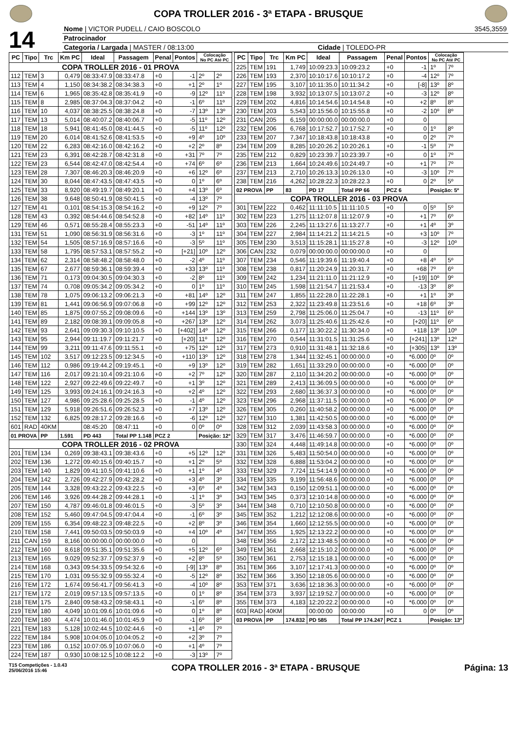COPA TROLLER 2016 - 3ª ETAPA - BRUSQUE
14
Nome | VICTOR PUDELL / CAIO BOSCOLO 3545,3559
Patrocinador
Categoria / Largada | MASTER / 08:13:00 Cidade | TOLEDO-PR
| PC | Tipo | Trc | Km PC | Ideal | Passagem | Penal | Pontos | Colocação No PC Até PC | |
| --- | --- | --- | --- | --- | --- | --- | --- | --- | --- |
| COPA TROLLER 2016 - 01 PROVA | | | | | | | | | |
| 112 | TEM | 3 | 0,479 | 08:33:47.9 | 08:33:47.8 | +0 | -1 | 2º | 2º |
| 113 | TEM | 4 | 1,150 | 08:34:38.2 | 08:34:38.3 | +0 | +1 | 2º | 1º |
| 114 | TEM | 6 | 1,965 | 08:35:42.8 | 08:35:41.9 | +0 | -9 | 12º | 11º |
| 115 | TEM | 8 | 2,985 | 08:37:04.3 | 08:37:04.2 | +0 | -1 | 6º | 11º |
| 116 | TEM | 10 | 4,037 | 08:38:25.5 | 08:38:24.8 | +0 | -7 | 13º | 13º |
| 117 | TEM | 13 | 5,014 | 08:40:07.2 | 08:40:06.7 | +0 | -5 | 11º | 12º |
| 118 | TEM | 18 | 5,941 | 08:41:45.0 | 08:41:44.5 | +0 | -5 | 11º | 12º |
| 119 | TEM | 20 | 6,014 | 08:41:52.6 | 08:41:53.5 | +0 | +9 | 4º | 10º |
| 120 | TEM | 22 | 6,283 | 08:42:16.0 | 08:42:16.2 | +0 | +2 | 2º | 8º |
| 121 | TEM | 23 | 6,391 | 08:42:28.7 | 08:42:31.8 | +0 | +31 | 7º | 7º |
| 122 | TEM | 23 | 6,544 | 08:42:47.0 | 08:42:54.4 | +0 | +74 | 6º | 6º |
| 123 | TEM | 28 | 7,307 | 08:46:20.3 | 08:46:20.9 | +0 | +6 | 12º | 6º |
| 124 | TEM | 30 | 8,044 | 08:47:43.5 | 08:47:43.5 | +0 | 0 | 1º | 6º |
| 125 | TEM | 33 | 8,920 | 08:49:19.7 | 08:49:20.1 | +0 | +4 | 13º | 6º |
| 126 | TEM | 38 | 9,648 | 08:50:41.9 | 08:50:41.5 | +0 | -4 | 13º | 7º |
| 127 | TEM | 41 | 0,101 | 08:54:15.3 | 08:54:16.2 | +0 | +9 | 12º | 7º |
| 128 | TEM | 43 | 0,392 | 08:54:44.6 | 08:54:52.8 | +0 | +82 | 14º | 11º |
| 129 | TEM | 46 | 0,571 | 08:55:28.4 | 08:55:23.3 | +0 | -51 | 14º | 11º |
| 131 | TEM | 51 | 1,090 | 08:56:31.9 | 08:56:31.6 | +0 | -3 | 1º | 11º |
| 132 | TEM | 54 | 1,505 | 08:57:16.9 | 08:57:16.6 | +0 | -3 | 5º | 11º |
| 133 | TEM | 58 | 1,795 | 08:57:53.1 | 08:57:55.2 | +0 | [+21] | 10º | 12º |
| 134 | TEM | 62 | 2,314 | 08:58:48.2 | 08:58:48.0 | +0 | -2 | 4º | 11º |
| 135 | TEM | 67 | 2,677 | 08:59:36.1 | 08:59:39.4 | +0 | +33 | 13º | 11º |
| 136 | TEM | 71 | 0,173 | 09:04:30.5 | 09:04:30.3 | +0 | -2 | 8º | 11º |
| 137 | TEM | 74 | 0,708 | 09:05:34.2 | 09:05:34.2 | +0 | 0 | 1º | 11º |
| 138 | TEM | 78 | 1,075 | 09:06:13.2 | 09:06:21.3 | +0 | +81 | 14º | 12º |
| 139 | TEM | 81 | 1,441 | 09:06:56.9 | 09:07:06.8 | +0 | +99 | 12º | 12º |
| 140 | TEM | 85 | 1,875 | 09:07:55.2 | 09:08:09.6 | +0 | +144 | 13º | 13º |
| 141 | TEM | 89 | 2,182 | 09:08:39.1 | 09:09:05.8 | +0 | +267 | 13º | 12º |
| 142 | TEM | 93 | 2,641 | 09:09:30.3 | 09:10:10.5 | +0 | [+402] | 14º | 12º |
| 143 | TEM | 95 | 2,944 | 09:11:19.7 | 09:11:21.7 | +0 | [+20] | 11º | 12º |
| 144 | TEM | 99 | 3,211 | 09:11:47.6 | 09:11:55.1 | +0 | +75 | 12º | 12º |
| 145 | TEM | 102 | 3,517 | 09:12:23.5 | 09:12:34.5 | +0 | +110 | 13º | 12º |
| 146 | TEM | 112 | 0,986 | 09:19:44.2 | 09:19:45.1 | +0 | +9 | 13º | 12º |
| 147 | TEM | 116 | 2,017 | 09:21:10.4 | 09:21:10.6 | +0 | +2 | 7º | 12º |
| 148 | TEM | 122 | 2,927 | 09:22:49.6 | 09:22:49.7 | +0 | +1 | 3º | 12º |
| 149 | TEM | 125 | 3,993 | 09:24:16.1 | 09:24:16.3 | +0 | +2 | 4º | 12º |
| 150 | TEM | 127 | 4,986 | 09:25:28.6 | 09:25:28.5 | +0 | -1 | 4º | 12º |
| 151 | TEM | 129 | 5,918 | 09:26:51.6 | 09:26:52.3 | +0 | +7 | 13º | 12º |
| 152 | TEM | 132 | 6,825 | 09:28:17.2 | 09:28:16.6 | +0 | -6 | 12º | 12º |
| 601 | RAD | 40KM | | 08:45:20 | 08:47:11 | +0 | 0 | 0º | 0º |
| 01 PROVA | | PP | 1.591 | PD 443 | Total PP 1.148 | PCZ 2 | | Posição: 12º | |
| COPA TROLLER 2016 - 02 PROVA | | | | | | | | | |
| 201 | TEM | 134 | 0,269 | 09:38:43.1 | 09:38:43.6 | +0 | +5 | 12º | 12º |
| 202 | TEM | 136 | 1,272 | 09:40:15.6 | 09:40:15.7 | +0 | +1 | 2º | 5º |
| 203 | TEM | 140 | 1,829 | 09:41:10.5 | 09:41:10.6 | +0 | +1 | 1º | 4º |
| 204 | TEM | 142 | 2,726 | 09:42:27.9 | 09:42:28.2 | +0 | +3 | 4º | 3º |
| 205 | TEM | 144 | 3,328 | 09:43:22.2 | 09:43:22.5 | +0 | +3 | 6º | 4º |
| 206 | TEM | 146 | 3,926 | 09:44:28.2 | 09:44:28.1 | +0 | -1 | 1º | 3º |
| 207 | TEM | 150 | 4,787 | 09:46:01.8 | 09:46:01.5 | +0 | -3 | 5º | 3º |
| 208 | TEM | 152 | 5,460 | 09:47:04.5 | 09:47:04.4 | +0 | -1 | 6º | 3º |
| 209 | TEM | 155 | 6,354 | 09:48:22.3 | 09:48:22.5 | +0 | +2 | 8º | 3º |
| 210 | TEM | 158 | 7,441 | 09:50:03.5 | 09:50:03.9 | +0 | +4 | 10º | 4º |
| 211 | CAN | 159 | 8,166 | 00:00:00.0 | 00:00:00.0 | +0 | 0 | | |
| 212 | TEM | 160 | 8,618 | 09:51:35.1 | 09:51:35.6 | +0 | +5 | 12º | 6º |
| 213 | TEM | 165 | 9,029 | 09:52:37.7 | 09:52:37.9 | +0 | +2 | 8º | 5º |
| 214 | TEM | 168 | 0,343 | 09:54:33.5 | 09:54:32.6 | +0 | [-9] | 13º | 8º |
| 215 | TEM | 170 | 1,031 | 09:55:32.9 | 09:55:32.4 | +0 | -5 | 12º | 8º |
| 216 | TEM | 172 | 1,674 | 09:56:41.7 | 09:56:41.3 | +0 | -4 | 10º | 8º |
| 217 | TEM | 172 | 2,019 | 09:57:13.5 | 09:57:13.5 | +0 | 0 | 1º | 8º |
| 218 | TEM | 175 | 2,840 | 09:58:43.2 | 09:58:43.1 | +0 | -1 | 6º | 8º |
| 219 | TEM | 180 | 4,049 | 10:01:09.6 | 10:01:09.6 | +0 | 0 | 1º | 8º |
| 220 | TEM | 180 | 4,474 | 10:01:46.0 | 10:01:45.9 | +0 | -1 | 6º | 8º |
| 221 | TEM | 183 | 5,128 | 10:02:44.5 | 10:02:44.6 | +0 | +1 | 4º | 7º |
| 222 | TEM | 184 | 5,908 | 10:04:05.0 | 10:04:05.2 | +0 | +2 | 3º | 7º |
| 223 | TEM | 186 | 0,152 | 10:07:05.9 | 10:07:06.0 | +0 | +1 | 4º | 7º |
| 224 | TEM | 187 | 0,930 | 10:08:12.5 | 10:08:12.2 | +0 | -3 | 13º | 7º |
| PC | Tipo | Trc | Km PC | Ideal | Passagem | Penal | Pontos | Colocação No PC Até PC | |
| --- | --- | --- | --- | --- | --- | --- | --- | --- | --- |
| 225 | TEM | 191 | 1,749 | 10:09:23.3 | 10:09:23.2 | +0 | -1 | 1º | 7º |
| 226 | TEM | 193 | 2,370 | 10:10:17.6 | 10:10:17.2 | +0 | -4 | 12º | 7º |
| 227 | TEM | 195 | 3,107 | 10:11:35.0 | 10:11:34.2 | +0 | [-8] | 13º | 8º |
| 228 | TEM | 198 | 3,932 | 10:13:07.5 | 10:13:07.2 | +0 | -3 | 12º | 8º |
| 229 | TEM | 202 | 4,816 | 10:14:54.6 | 10:14:54.8 | +0 | +2 | 8º | 8º |
| 230 | TEM | 203 | 5,543 | 10:15:56.0 | 10:15:55.8 | +0 | -2 | 10º | 8º |
| 231 | CAN | 205 | 6,159 | 00:00:00.0 | 00:00:00.0 | +0 | 0 | | |
| 232 | TEM | 206 | 6,768 | 10:17:52.7 | 10:17:52.7 | +0 | 0 | 1º | 8º |
| 233 | TEM | 207 | 7,347 | 10:18:43.8 | 10:18:43.8 | +0 | 0 | 2º | 7º |
| 234 | TEM | 209 | 8,285 | 10:20:26.2 | 10:20:26.1 | +0 | -1 | 5º | 7º |
| 235 | TEM | 212 | 0,829 | 10:23:39.7 | 10:23:39.7 | +0 | 0 | 1º | 7º |
| 236 | TEM | 213 | 1,664 | 10:24:49.6 | 10:24:49.7 | +0 | +1 | 7º | 7º |
| 237 | TEM | 213 | 2,710 | 10:26:13.3 | 10:26:13.0 | +0 | -3 | 10º | 7º |
| 238 | TEM | 216 | 4,262 | 10:28:22.3 | 10:28:22.3 | +0 | 0 | 2º | 5º |
| 02 PROVA | | PP | 83 | PD 17 | Total PP 66 | PCZ 6 | | Posição: 5º | |
| COPA TROLLER 2016 - 03 PROVA | | | | | | | | | |
| 301 | TEM | 222 | 0,462 | 11:11:10.5 | 11:11:10.5 | +0 | 0 | 5º | 5º |
| 302 | TEM | 223 | 1,275 | 11:12:07.8 | 11:12:07.9 | +0 | +1 | 7º | 6º |
| 303 | TEM | 226 | 2,245 | 11:13:27.6 | 11:13:27.7 | +0 | +1 | 4º | 3º |
| 304 | TEM | 227 | 2,984 | 11:14:21.2 | 11:14:21.5 | +0 | +3 | 10º | 7º |
| 305 | TEM | 230 | 3,513 | 11:15:28.1 | 11:15:27.8 | +0 | -3 | 12º | 10º |
| 306 | CAN | 232 | 0,079 | 00:00:00.0 | 00:00:00.0 | +0 | 0 | | |
| 307 | TEM | 234 | 0,546 | 11:19:39.6 | 11:19:40.4 | +0 | +8 | 4º | 5º |
| 308 | TEM | 238 | 0,817 | 11:20:24.9 | 11:20:31.7 | +0 | +68 | 7º | 6º |
| 309 | TEM | 242 | 1,234 | 11:21:11.0 | 11:21:12.9 | +0 | [+19] | 10º | 9º |
| 310 | TEM | 245 | 1,598 | 11:21:54.7 | 11:21:53.4 | +0 | -13 | 3º | 8º |
| 311 | TEM | 247 | 1,855 | 11:22:28.0 | 11:22:28.1 | +0 | +1 | 1º | 3º |
| 312 | TEM | 253 | 2,322 | 11:23:49.8 | 11:23:51.6 | +0 | +18 | 6º | 3º |
| 313 | TEM | 259 | 2,798 | 11:25:06.0 | 11:25:04.7 | +0 | -13 | 11º | 6º |
| 314 | TEM | 262 | 3,073 | 11:25:40.6 | 11:25:42.6 | +0 | [+20] | 11º | 6º |
| 315 | TEM | 266 | 0,177 | 11:30:22.2 | 11:30:34.0 | +0 | +118 | 13º | 10º |
| 316 | TEM | 270 | 0,544 | 11:31:01.5 | 11:31:25.6 | +0 | [+241] | 13º | 12º |
| 317 | TEM | 273 | 0,910 | 11:31:48.1 | 11:32:18.6 | +0 | [+305] | 13º | 13º |
| 318 | TEM | 278 | 1,344 | 11:32:45.1 | 00:00:00.0 | +0 | *6.000 | 0º | 0º |
| 319 | TEM | 282 | 1,651 | 11:33:29.0 | 00:00:00.0 | +0 | *6.000 | 0º | 0º |
| 320 | TEM | 287 | 2,110 | 11:34:20.2 | 00:00:00.0 | +0 | *6.000 | 0º | 0º |
| 321 | TEM | 289 | 2,413 | 11:36:09.5 | 00:00:00.0 | +0 | *6.000 | 0º | 0º |
| 322 | TEM | 293 | 2,680 | 11:36:37.3 | 00:00:00.0 | +0 | *6.000 | 0º | 0º |
| 323 | TEM | 296 | 2,968 | 11:37:11.5 | 00:00:00.0 | +0 | *6.000 | 0º | 0º |
| 326 | TEM | 305 | 0,260 | 11:40:58.2 | 00:00:00.0 | +0 | *6.000 | 0º | 0º |
| 327 | TEM | 310 | 1,381 | 11:42:50.5 | 00:00:00.0 | +0 | *6.000 | 0º | 0º |
| 328 | TEM | 312 | 2,039 | 11:43:58.3 | 00:00:00.0 | +0 | *6.000 | 0º | 0º |
| 329 | TEM | 317 | 3,476 | 11:46:59.7 | 00:00:00.0 | +0 | *6.000 | 0º | 0º |
| 330 | TEM | 324 | 4,448 | 11:49:14.8 | 00:00:00.0 | +0 | *6.000 | 0º | 0º |
| 331 | TEM | 326 | 5,483 | 11:50:54.0 | 00:00:00.0 | +0 | *6.000 | 0º | 0º |
| 332 | TEM | 328 | 6,888 | 11:53:04.2 | 00:00:00.0 | +0 | *6.000 | 0º | 0º |
| 333 | TEM | 329 | 7,724 | 11:54:14.9 | 00:00:00.0 | +0 | *6.000 | 0º | 0º |
| 334 | TEM | 335 | 9,199 | 11:56:48.6 | 00:00:00.0 | +0 | *6.000 | 0º | 0º |
| 342 | TEM | 343 | 0,150 | 12:09:51.1 | 00:00:00.0 | +0 | *6.000 | 0º | 0º |
| 343 | TEM | 345 | 0,373 | 12:10:14.8 | 00:00:00.0 | +0 | *6.000 | 0º | 0º |
| 344 | TEM | 348 | 0,710 | 12:10:50.8 | 00:00:00.0 | +0 | *6.000 | 0º | 0º |
| 345 | TEM | 352 | 1,212 | 12:12:08.6 | 00:00:00.0 | +0 | *6.000 | 0º | 0º |
| 346 | TEM | 354 | 1,660 | 12:12:55.5 | 00:00:00.0 | +0 | *6.000 | 0º | 0º |
| 347 | TEM | 355 | 1,925 | 12:13:22.2 | 00:00:00.0 | +0 | *6.000 | 0º | 0º |
| 348 | TEM | 356 | 2,172 | 12:13:48.5 | 00:00:00.0 | +0 | *6.000 | 0º | 0º |
| 349 | TEM | 361 | 2,668 | 12:15:10.2 | 00:00:00.0 | +0 | *6.000 | 0º | 0º |
| 350 | TEM | 361 | 2,753 | 12:15:18.1 | 00:00:00.0 | +0 | *6.000 | 0º | 0º |
| 351 | TEM | 366 | 3,107 | 12:17:41.3 | 00:00:00.0 | +0 | *6.000 | 0º | 0º |
| 352 | TEM | 366 | 3,350 | 12:18:05.6 | 00:00:00.0 | +0 | *6.000 | 0º | 0º |
| 353 | TEM | 371 | 3,636 | 12:18:36.3 | 00:00:00.0 | +0 | *6.000 | 0º | 0º |
| 354 | TEM | 373 | 3,937 | 12:19:52.7 | 00:00:00.0 | +0 | *6.000 | 0º | 0º |
| 355 | TEM | 373 | 4,183 | 12:20:22.2 | 00:00:00.0 | +0 | *6.000 | 0º | 0º |
| 603 | RAD | 40KM | | 00:00:00 | 00:00:00 | +0 | 0 | 0º | 0º |
| 03 PROVA | | PP | 174.832 | PD 585 | Total PP 174.247 | PCZ 1 | | Posição: 13º | |
T15 Competições - 1.0.43
25/06/2016 15:46
COPA TROLLER 2016 - 3ª ETAPA - BRUSQUE
Página: 13